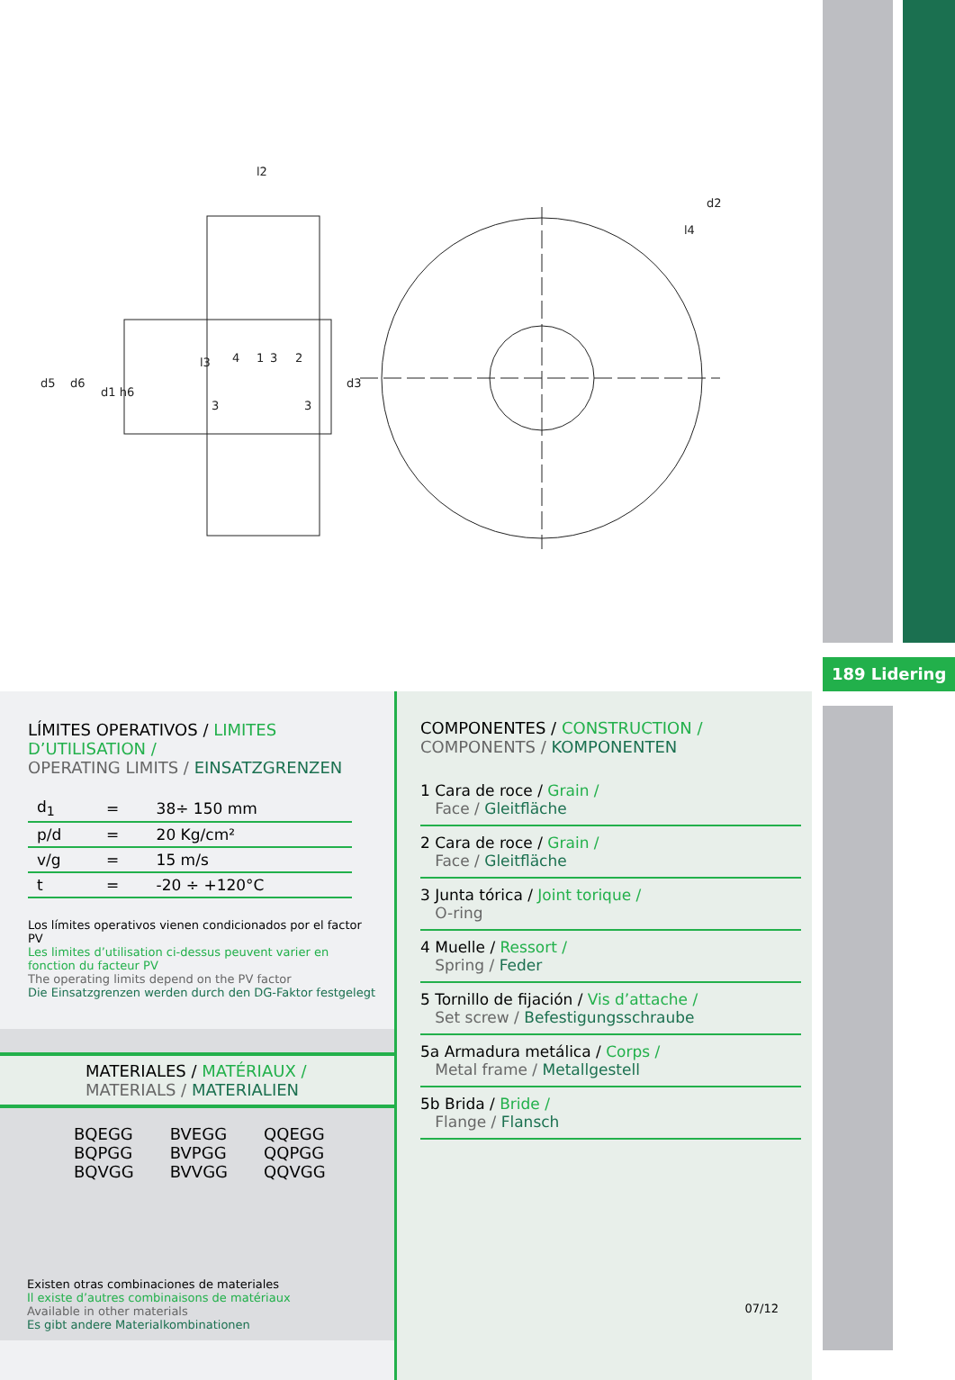189 Lidering
l2
d5
d6
d1 h6
d3
d2
l4
l3
4
1
3
2
3
3
LÍMITES OPERATIVOS / LIMITES D’UTILISATION /
OPERATING LIMITS / EINSATZGRENZEN
| d<sub>1</sub> | = | 38÷ 150 mm |
| p/d | = | 20 Kg/cm² |
| v/g | = | 15 m/s |
| t | = | -20 ÷ +120°C |
Los límites operativos vienen condicionados por el factor PV
Les limites d’utilisation ci-dessus peuvent varier en fonction du facteur PV
The operating limits depend on the PV factor
Die Einsatzgrenzen werden durch den DG-Faktor festgelegt
MATERIALES / MATÉRIAUX /
MATERIALS / MATERIALIEN
BQEGG
BQPGG
BQVGG
BVEGG
BVPGG
BVVGG
QQEGG
QQPGG
QQVGG
Existen otras combinaciones de materiales
Il existe d’autres combinaisons de matériaux
Available in other materials
Es gibt andere Materialkombinationen
COMPONENTES / CONSTRUCTION /
COMPONENTS / KOMPONENTEN
1 Cara de roce / Grain /
Face / Gleitfläche
2 Cara de roce / Grain /
Face / Gleitfläche
3 Junta tórica / Joint torique /
O-ring
4 Muelle / Ressort /
Spring / Feder
5 Tornillo de fijación / Vis d’attache /
Set screw / Befestigungsschraube
5a Armadura metálica / Corps /
Metal frame / Metallgestell
5b Brida / Bride /
Flange / Flansch
07/12